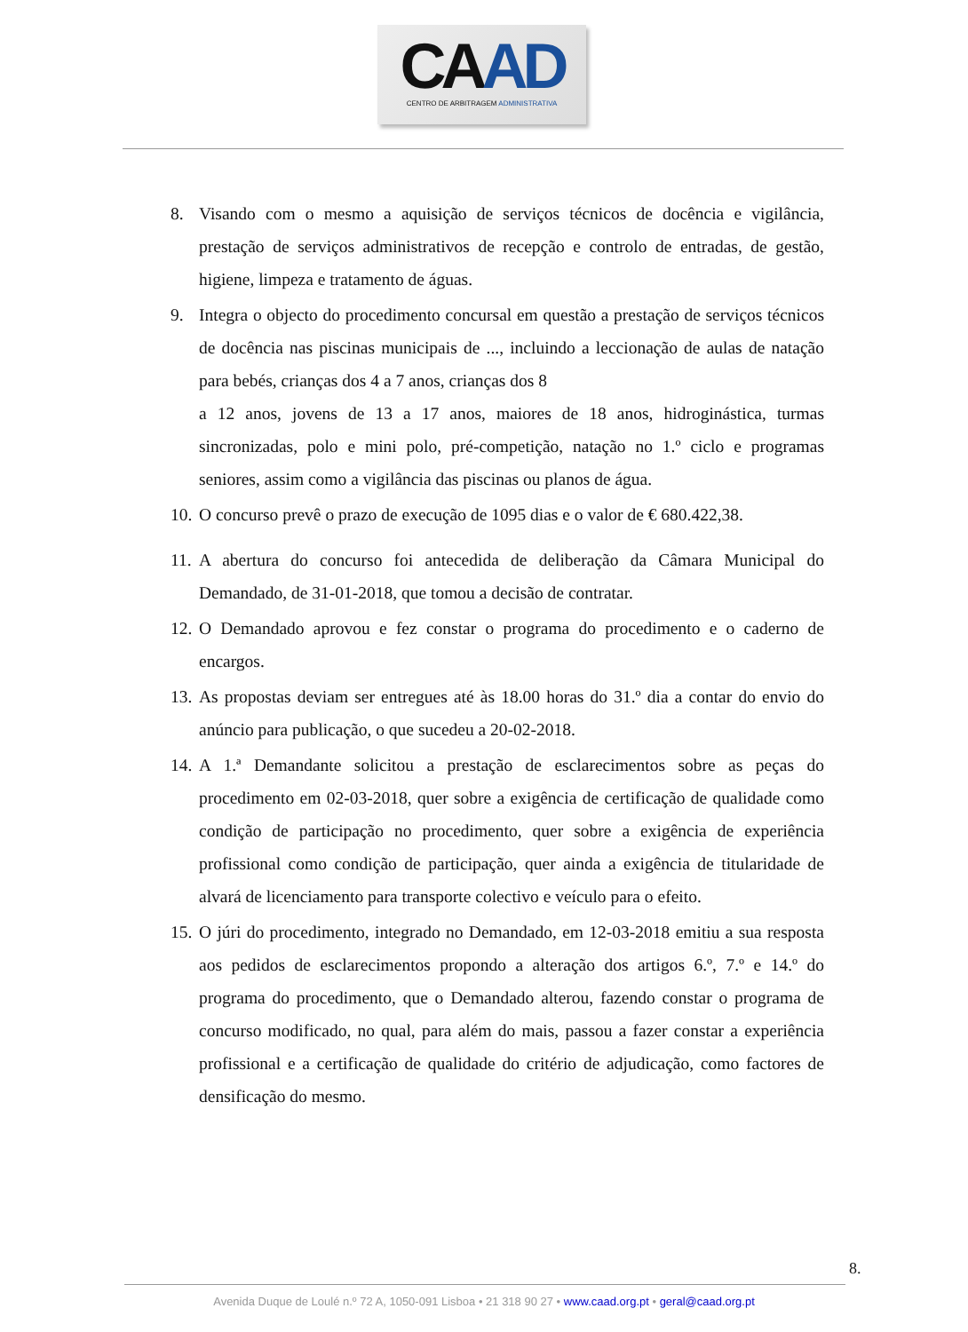CAAD
CENTRO DE ARBITRAGEM ADMINISTRATIVA
8. Visando com o mesmo a aquisição de serviços técnicos de docência e vigilância, prestação de serviços administrativos de recepção e controlo de entradas, de gestão, higiene, limpeza e tratamento de águas.
9. Integra o objecto do procedimento concursal em questão a prestação de serviços técnicos de docência nas piscinas municipais de ..., incluindo a leccionação de aulas de natação para bebés, crianças dos 4 a 7 anos, crianças dos 8
a 12 anos, jovens de 13 a 17 anos, maiores de 18 anos, hidroginástica, turmas sincronizadas, polo e mini polo, pré-competição, natação no 1.º ciclo e programas seniores, assim como a vigilância das piscinas ou planos de água.
10. O concurso prevê o prazo de execução de 1095 dias e o valor de € 680.422,38.
11. A abertura do concurso foi antecedida de deliberação da Câmara Municipal do Demandado, de 31-01-2018, que tomou a decisão de contratar.
12. O Demandado aprovou e fez constar o programa do procedimento e o caderno de encargos.
13. As propostas deviam ser entregues até às 18.00 horas do 31.º dia a contar do envio do anúncio para publicação, o que sucedeu a 20-02-2018.
14. A 1.ª Demandante solicitou a prestação de esclarecimentos sobre as peças do procedimento em 02-03-2018, quer sobre a exigência de certificação de qualidade como condição de participação no procedimento, quer sobre a exigência de experiência profissional como condição de participação, quer ainda a exigência de titularidade de alvará de licenciamento para transporte colectivo e veículo para o efeito.
15. O júri do procedimento, integrado no Demandado, em 12-03-2018 emitiu a sua resposta aos pedidos de esclarecimentos propondo a alteração dos artigos 6.º, 7.º e 14.º do programa do procedimento, que o Demandado alterou, fazendo constar o programa de concurso modificado, no qual, para além do mais, passou a fazer constar a experiência profissional e a certificação de qualidade do critério de adjudicação, como factores de densificação do mesmo.
8.
Avenida Duque de Loulé n.º 72 A, 1050-091 Lisboa • 21 318 90 27 • www.caad.org.pt • geral@caad.org.pt